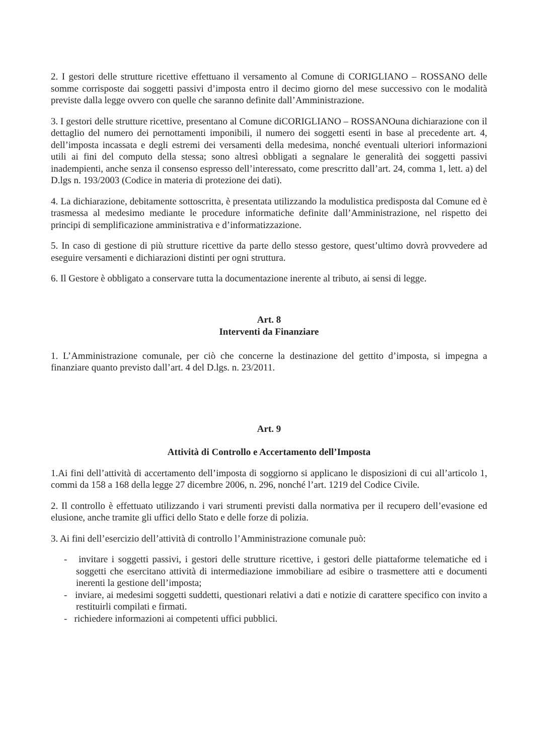2. I gestori delle strutture ricettive effettuano il versamento al Comune di CORIGLIANO – ROSSANO delle somme corrisposte dai soggetti passivi d’imposta entro il decimo giorno del mese successivo con le modalità previste dalla legge ovvero con quelle che saranno definite dall’Amministrazione.
3. I gestori delle strutture ricettive, presentano al Comune diCORIGLIANO – ROSSANOuna dichiarazione con il dettaglio del numero dei pernottamenti imponibili, il numero dei soggetti esenti in base al precedente art. 4, dell’imposta incassata e degli estremi dei versamenti della medesima, nonché eventuali ulteriori informazioni utili ai fini del computo della stessa; sono altresì obbligati a segnalare le generalità dei soggetti passivi inadempienti, anche senza il consenso espresso dell’interessato, come prescritto dall’art. 24, comma 1, lett. a) del D.lgs n. 193/2003 (Codice in materia di protezione dei dati).
4. La dichiarazione, debitamente sottoscritta, è presentata utilizzando la modulistica predisposta dal Comune ed è trasmessa al medesimo mediante le procedure informatiche definite dall’Amministrazione, nel rispetto dei principi di semplificazione amministrativa e d’informatizzazione.
5. In caso di gestione di più strutture ricettive da parte dello stesso gestore, quest’ultimo dovrà provvedere ad eseguire versamenti e dichiarazioni distinti per ogni struttura.
6. Il Gestore è obbligato a conservare tutta la documentazione inerente al tributo, ai sensi di legge.
Art. 8
Interventi da Finanziare
1. L’Amministrazione comunale, per ciò che concerne la destinazione del gettito d’imposta, si impegna a finanziare quanto previsto dall’art. 4 del D.lgs. n. 23/2011.
Art. 9
Attività di Controllo e Accertamento dell’Imposta
1.Ai fini dell’attività di accertamento dell’imposta di soggiorno si applicano le disposizioni di cui all’articolo 1, commi da 158 a 168 della legge 27 dicembre 2006, n. 296, nonché l’art. 1219 del Codice Civile.
2. Il controllo è effettuato utilizzando i vari strumenti previsti dalla normativa per il recupero dell’evasione ed elusione, anche tramite gli uffici dello Stato e delle forze di polizia.
3. Ai fini dell’esercizio dell’attività di controllo l’Amministrazione comunale può:
- invitare i soggetti passivi, i gestori delle strutture ricettive, i gestori delle piattaforme telematiche ed i soggetti che esercitano attività di intermediazione immobiliare ad esibire o trasmettere atti e documenti inerenti la gestione dell’imposta;
- inviare, ai medesimi soggetti suddetti, questionari relativi a dati e notizie di carattere specifico con invito a restituirli compilati e firmati.
- richiedere informazioni ai competenti uffici pubblici.